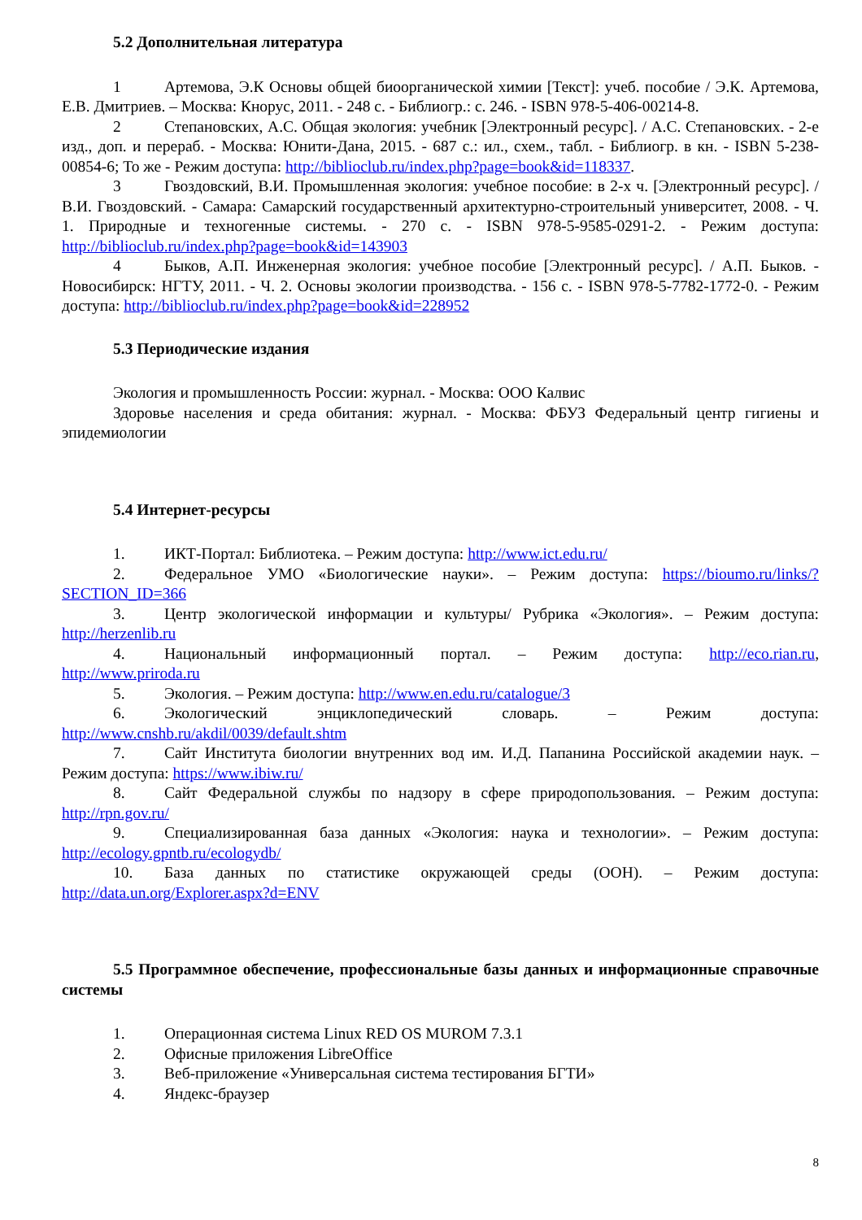5.2 Дополнительная литература
1 Артемова, Э.К Основы общей биоорганической химии [Текст]: учеб. пособие / Э.К. Артемова, Е.В. Дмитриев. – Москва: Кнорус, 2011. - 248 с. - Библиогр.: с. 246. - ISBN 978-5-406-00214-8.
2 Степановских, А.С. Общая экология: учебник [Электронный ресурс]. / А.С. Степановских. - 2-е изд., доп. и перераб. - Москва: Юнити-Дана, 2015. - 687 с.: ил., схем., табл. - Библиогр. в кн. - ISBN 5-238-00854-6; То же - Режим доступа: http://biblioclub.ru/index.php?page=book&id=118337.
3 Гвоздовский, В.И. Промышленная экология: учебное пособие: в 2-х ч. [Электронный ресурс]. / В.И. Гвоздовский. - Самара: Самарский государственный архитектурно-строительный университет, 2008. - Ч. 1. Природные и техногенные системы. - 270 с. - ISBN 978-5-9585-0291-2. - Режим доступа: http://biblioclub.ru/index.php?page=book&id=143903
4 Быков, А.П. Инженерная экология: учебное пособие [Электронный ресурс]. / А.П. Быков. - Новосибирск: НГТУ, 2011. - Ч. 2. Основы экологии производства. - 156 с. - ISBN 978-5-7782-1772-0. - Режим доступа: http://biblioclub.ru/index.php?page=book&id=228952
5.3 Периодические издания
Экология и промышленность России: журнал. - Москва: ООО Калвис
Здоровье населения и среда обитания: журнал. - Москва: ФБУЗ Федеральный центр гигиены и эпидемиологии
5.4 Интернет-ресурсы
1. ИКТ-Портал: Библиотека. – Режим доступа: http://www.ict.edu.ru/
2. Федеральное УМО «Биологические науки». – Режим доступа: https://bioumo.ru/links/?SECTION_ID=366
3. Центр экологической информации и культуры/ Рубрика «Экология». – Режим доступа: http://herzenlib.ru
4. Национальный информационный портал. – Режим доступа: http://eco.rian.ru, http://www.priroda.ru
5. Экология. – Режим доступа: http://www.en.edu.ru/catalogue/3
6. Экологический энциклопедический словарь. – Режим доступа: http://www.cnshb.ru/akdil/0039/default.shtm
7. Сайт Института биологии внутренних вод им. И.Д. Папанина Российской академии наук. – Режим доступа: https://www.ibiw.ru/
8. Сайт Федеральной службы по надзору в сфере природопользования. – Режим доступа: http://rpn.gov.ru/
9. Специализированная база данных «Экология: наука и технологии». – Режим доступа: http://ecology.gpntb.ru/ecologydb/
10. База данных по статистике окружающей среды (ООН). – Режим доступа: http://data.un.org/Explorer.aspx?d=ENV
5.5 Программное обеспечение, профессиональные базы данных и информационные справочные системы
1. Операционная система Linux RED OS MUROM 7.3.1
2. Офисные приложения LibreOffice
3. Веб-приложение «Универсальная система тестирования БГТИ»
4. Яндекс-браузер
8